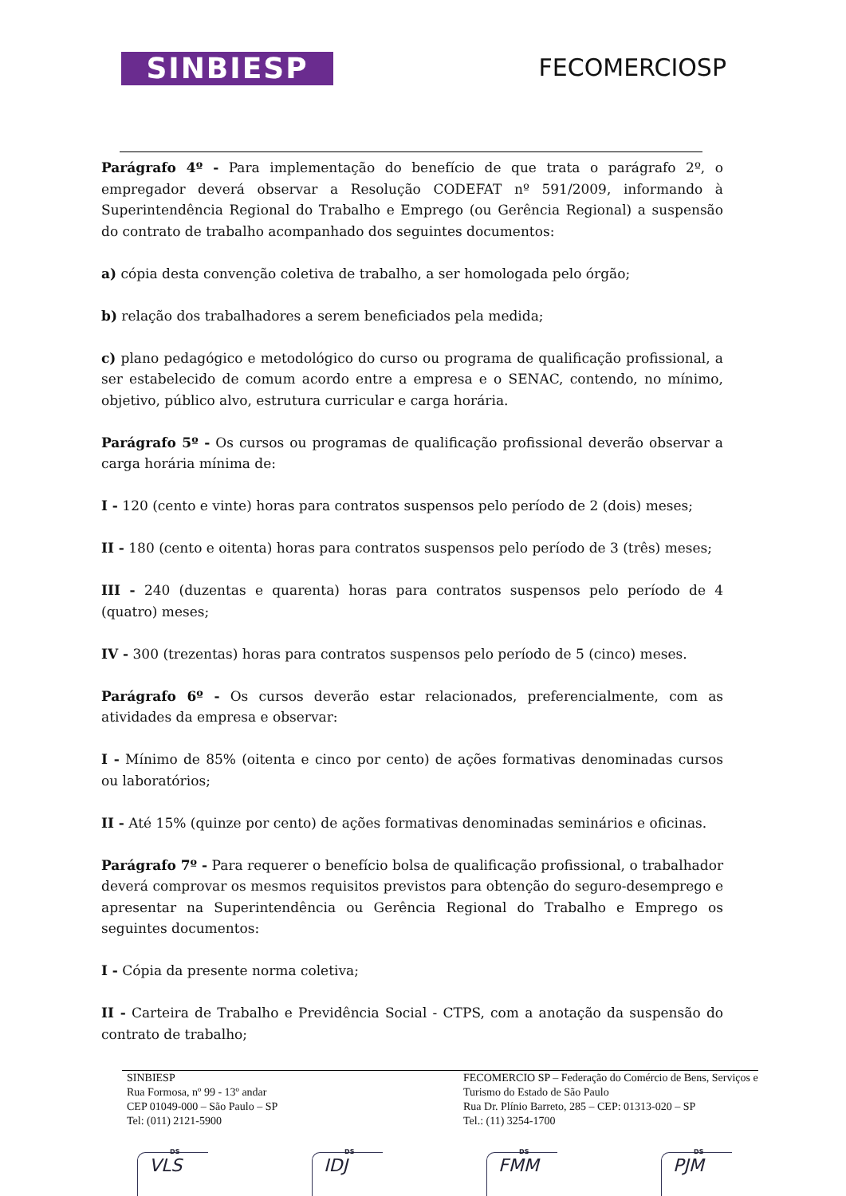SINBIESP
FECOMERCIOSP
Parágrafo 4º - Para implementação do benefício de que trata o parágrafo 2º, o empregador deverá observar a Resolução CODEFAT nº 591/2009, informando à Superintendência Regional do Trabalho e Emprego (ou Gerência Regional) a suspensão do contrato de trabalho acompanhado dos seguintes documentos:
a) cópia desta convenção coletiva de trabalho, a ser homologada pelo órgão;
b) relação dos trabalhadores a serem beneficiados pela medida;
c) plano pedagógico e metodológico do curso ou programa de qualificação profissional, a ser estabelecido de comum acordo entre a empresa e o SENAC, contendo, no mínimo, objetivo, público alvo, estrutura curricular e carga horária.
Parágrafo 5º - Os cursos ou programas de qualificação profissional deverão observar a carga horária mínima de:
I - 120 (cento e vinte) horas para contratos suspensos pelo período de 2 (dois) meses;
II - 180 (cento e oitenta) horas para contratos suspensos pelo período de 3 (três) meses;
III - 240 (duzentas e quarenta) horas para contratos suspensos pelo período de 4 (quatro) meses;
IV - 300 (trezentas) horas para contratos suspensos pelo período de 5 (cinco) meses.
Parágrafo 6º - Os cursos deverão estar relacionados, preferencialmente, com as atividades da empresa e observar:
I - Mínimo de 85% (oitenta e cinco por cento) de ações formativas denominadas cursos ou laboratórios;
II - Até 15% (quinze por cento) de ações formativas denominadas seminários e oficinas.
Parágrafo 7º - Para requerer o benefício bolsa de qualificação profissional, o trabalhador deverá comprovar os mesmos requisitos previstos para obtenção do seguro-desemprego e apresentar na Superintendência ou Gerência Regional do Trabalho e Emprego os seguintes documentos:
I - Cópia da presente norma coletiva;
II - Carteira de Trabalho e Previdência Social - CTPS, com a anotação da suspensão do contrato de trabalho;
SINBIESP
Rua Formosa, nº 99 - 13º andar
CEP 01049-000 – São Paulo – SP
Tel: (011) 2121-5900
FECOMERCIO SP – Federação do Comércio de Bens, Serviços e Turismo do Estado de São Paulo
Rua Dr. Plínio Barreto, 285 – CEP: 01313-020 – SP
Tel.: (11) 3254-1700
DS
VLS
DS
IDJ
DS
FMM
DS
PJM